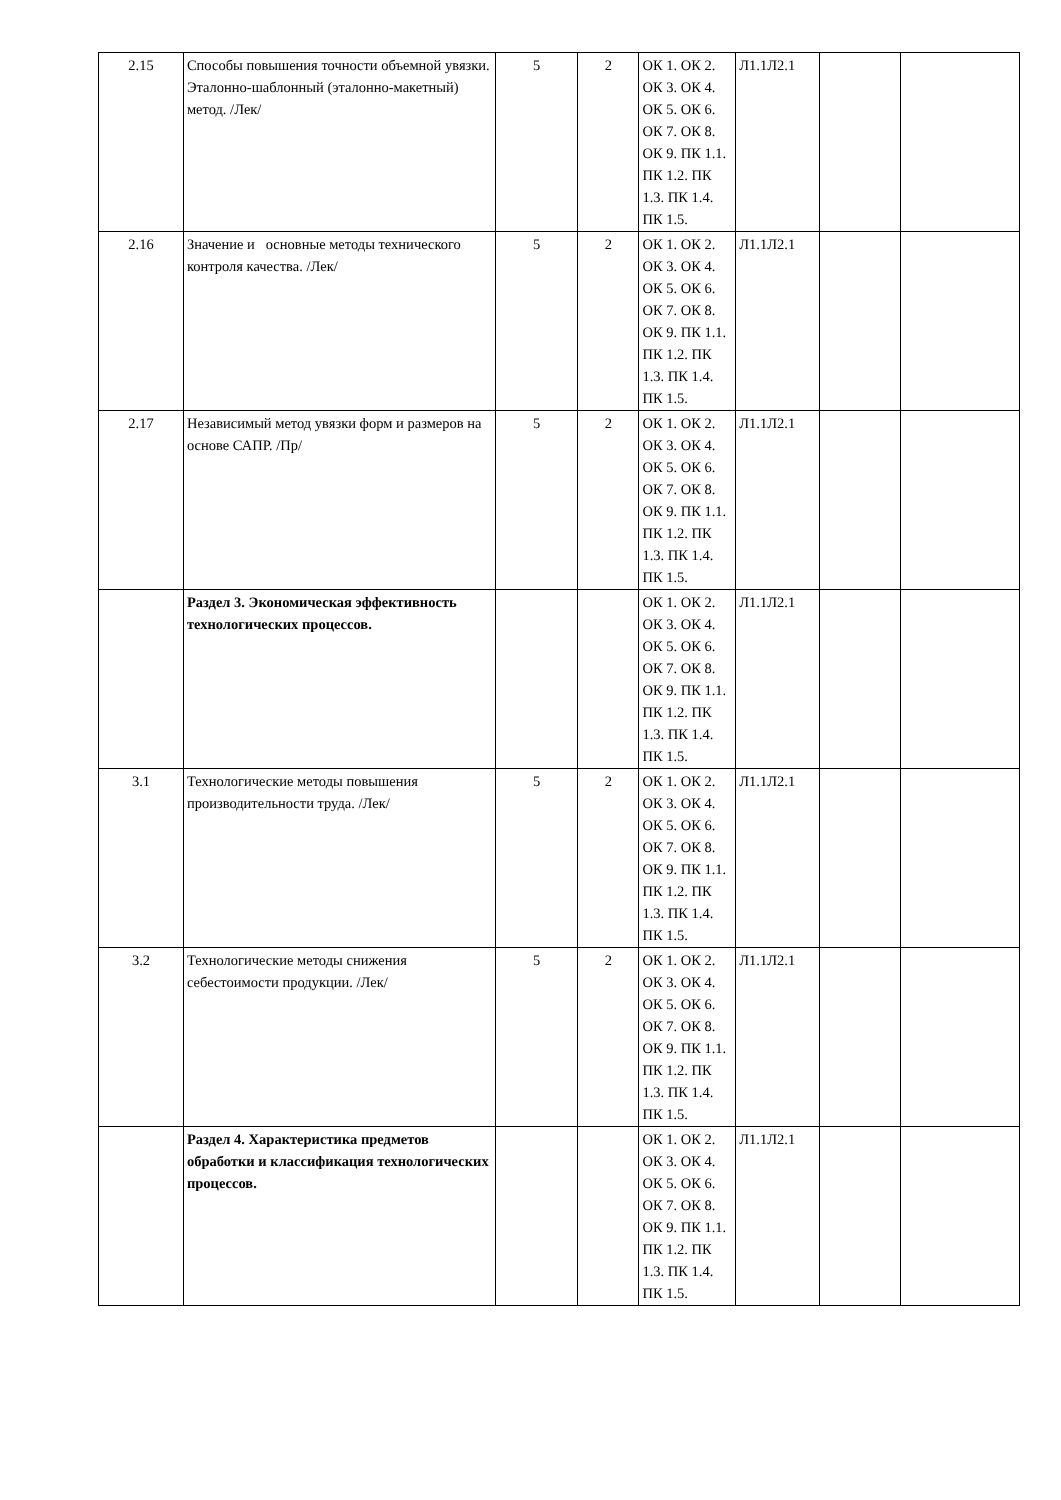| 2.15 | Способы повышения точности объемной увязки. Эталонно-шаблонный (эталонно-макетный) метод. /Лек/ | 5 | 2 | ОК 1. ОК 2. ОК 3. ОК 4. ОК 5. ОК 6. ОК 7. ОК 8. ОК 9. ПК 1.1. ПК 1.2. ПК 1.3. ПК 1.4. ПК 1.5. | Л1.1Л2.1 | | |
| 2.16 | Значение и основные методы технического контроля качества. /Лек/ | 5 | 2 | ОК 1. ОК 2. ОК 3. ОК 4. ОК 5. ОК 6. ОК 7. ОК 8. ОК 9. ПК 1.1. ПК 1.2. ПК 1.3. ПК 1.4. ПК 1.5. | Л1.1Л2.1 | | |
| 2.17 | Независимый метод увязки форм и размеров на основе САПР. /Пр/ | 5 | 2 | ОК 1. ОК 2. ОК 3. ОК 4. ОК 5. ОК 6. ОК 7. ОК 8. ОК 9. ПК 1.1. ПК 1.2. ПК 1.3. ПК 1.4. ПК 1.5. | Л1.1Л2.1 | | |
| | Раздел 3. Экономическая эффективность технологических процессов. | | | ОК 1. ОК 2. ОК 3. ОК 4. ОК 5. ОК 6. ОК 7. ОК 8. ОК 9. ПК 1.1. ПК 1.2. ПК 1.3. ПК 1.4. ПК 1.5. | Л1.1Л2.1 | | |
| 3.1 | Технологические методы повышения производительности труда. /Лек/ | 5 | 2 | ОК 1. ОК 2. ОК 3. ОК 4. ОК 5. ОК 6. ОК 7. ОК 8. ОК 9. ПК 1.1. ПК 1.2. ПК 1.3. ПК 1.4. ПК 1.5. | Л1.1Л2.1 | | |
| 3.2 | Технологические методы снижения себестоимости продукции. /Лек/ | 5 | 2 | ОК 1. ОК 2. ОК 3. ОК 4. ОК 5. ОК 6. ОК 7. ОК 8. ОК 9. ПК 1.1. ПК 1.2. ПК 1.3. ПК 1.4. ПК 1.5. | Л1.1Л2.1 | | |
| | Раздел 4. Характеристика предметов обработки и классификация технологических процессов. | | | ОК 1. ОК 2. ОК 3. ОК 4. ОК 5. ОК 6. ОК 7. ОК 8. ОК 9. ПК 1.1. ПК 1.2. ПК 1.3. ПК 1.4. ПК 1.5. | Л1.1Л2.1 | | |